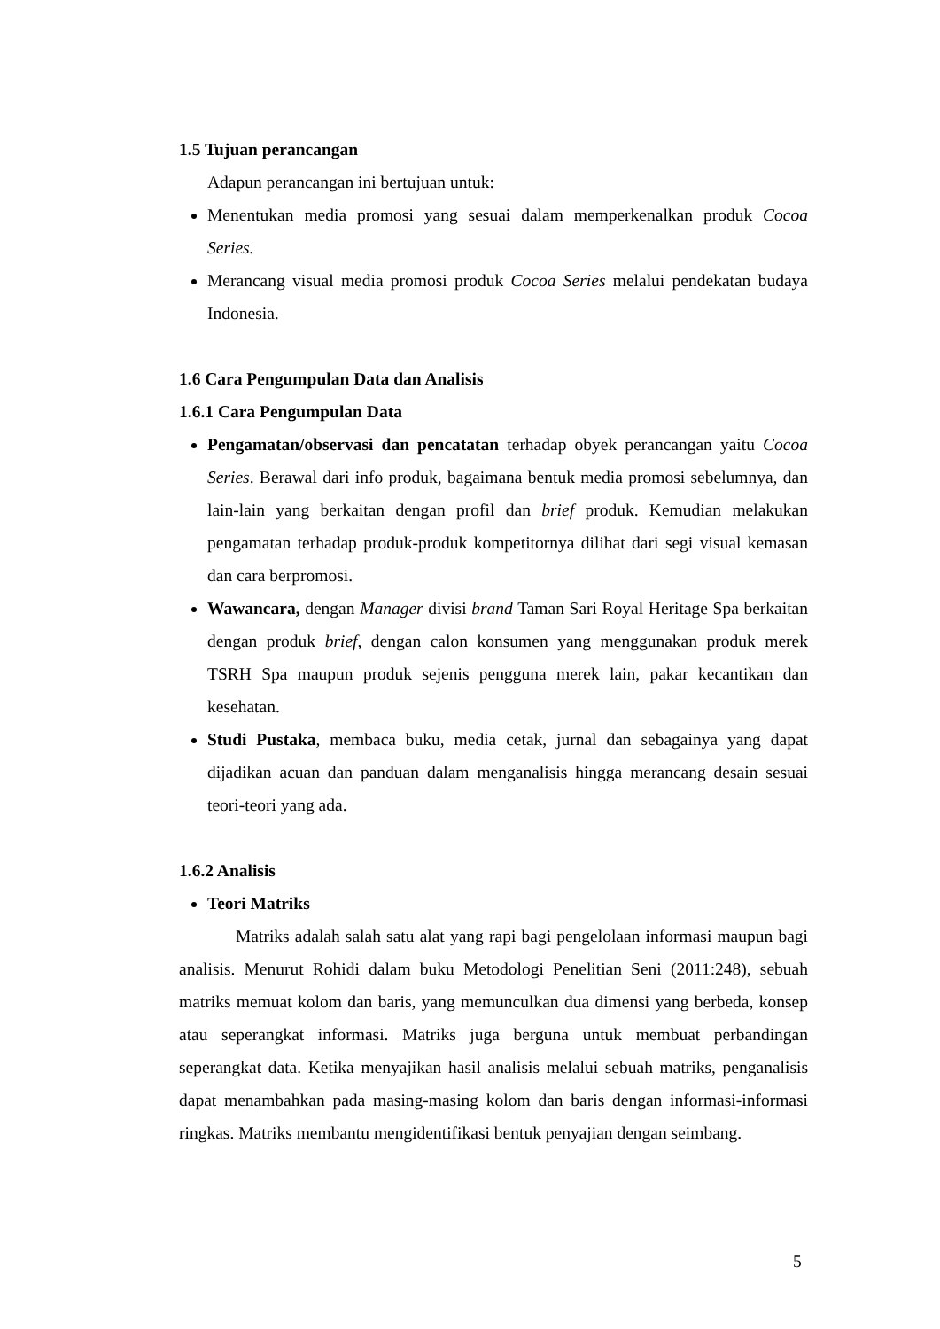1.5 Tujuan perancangan
Adapun perancangan ini bertujuan untuk:
Menentukan media promosi yang sesuai dalam memperkenalkan produk Cocoa Series.
Merancang visual media promosi produk Cocoa Series melalui pendekatan budaya Indonesia.
1.6 Cara Pengumpulan Data dan Analisis
1.6.1 Cara Pengumpulan Data
Pengamatan/observasi dan pencatatan terhadap obyek perancangan yaitu Cocoa Series. Berawal dari info produk, bagaimana bentuk media promosi sebelumnya, dan lain-lain yang berkaitan dengan profil dan brief produk. Kemudian melakukan pengamatan terhadap produk-produk kompetitornya dilihat dari segi visual kemasan dan cara berpromosi.
Wawancara, dengan Manager divisi brand Taman Sari Royal Heritage Spa berkaitan dengan produk brief, dengan calon konsumen yang menggunakan produk merek TSRH Spa maupun produk sejenis pengguna merek lain, pakar kecantikan dan kesehatan.
Studi Pustaka, membaca buku, media cetak, jurnal dan sebagainya yang dapat dijadikan acuan dan panduan dalam menganalisis hingga merancang desain sesuai teori-teori yang ada.
1.6.2 Analisis
Teori Matriks
Matriks adalah salah satu alat yang rapi bagi pengelolaan informasi maupun bagi analisis. Menurut Rohidi dalam buku Metodologi Penelitian Seni (2011:248), sebuah matriks memuat kolom dan baris, yang memunculkan dua dimensi yang berbeda, konsep atau seperangkat informasi. Matriks juga berguna untuk membuat perbandingan seperangkat data. Ketika menyajikan hasil analisis melalui sebuah matriks, penganalisis dapat menambahkan pada masing-masing kolom dan baris dengan informasi-informasi ringkas. Matriks membantu mengidentifikasi bentuk penyajian dengan seimbang.
5